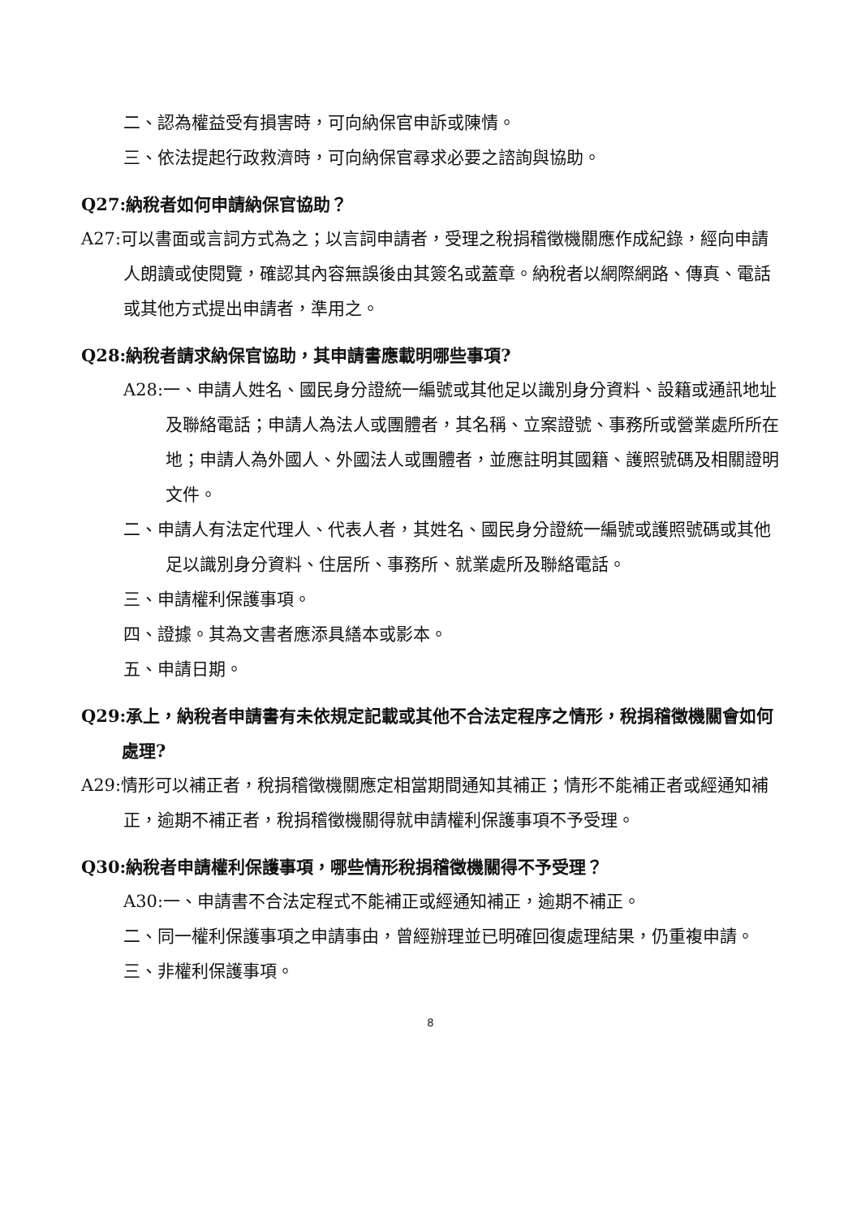二、認為權益受有損害時，可向納保官申訴或陳情。
三、依法提起行政救濟時，可向納保官尋求必要之諮詢與協助。
Q27:納稅者如何申請納保官協助？
A27:可以書面或言詞方式為之；以言詞申請者，受理之稅捐稽徵機關應作成紀錄，經向申請人朗讀或使閱覽，確認其內容無誤後由其簽名或蓋章。納稅者以網際網路、傳真、電話或其他方式提出申請者，準用之。
Q28:納稅者請求納保官協助，其申請書應載明哪些事項?
A28:一、申請人姓名、國民身分證統一編號或其他足以識別身分資料、設籍或通訊地址及聯絡電話；申請人為法人或團體者，其名稱、立案證號、事務所或營業處所所在地；申請人為外國人、外國法人或團體者，並應註明其國籍、護照號碼及相關證明文件。
二、申請人有法定代理人、代表人者，其姓名、國民身分證統一編號或護照號碼或其他足以識別身分資料、住居所、事務所、就業處所及聯絡電話。
三、申請權利保護事項。
四、證據。其為文書者應添具繕本或影本。
五、申請日期。
Q29:承上，納稅者申請書有未依規定記載或其他不合法定程序之情形，稅捐稽徵機關會如何處理?
A29:情形可以補正者，稅捐稽徵機關應定相當期間通知其補正；情形不能補正者或經通知補正，逾期不補正者，稅捐稽徵機關得就申請權利保護事項不予受理。
Q30:納稅者申請權利保護事項，哪些情形稅捐稽徵機關得不予受理？
A30:一、申請書不合法定程式不能補正或經通知補正，逾期不補正。
二、同一權利保護事項之申請事由，曾經辦理並已明確回復處理結果，仍重複申請。
三、非權利保護事項。
8